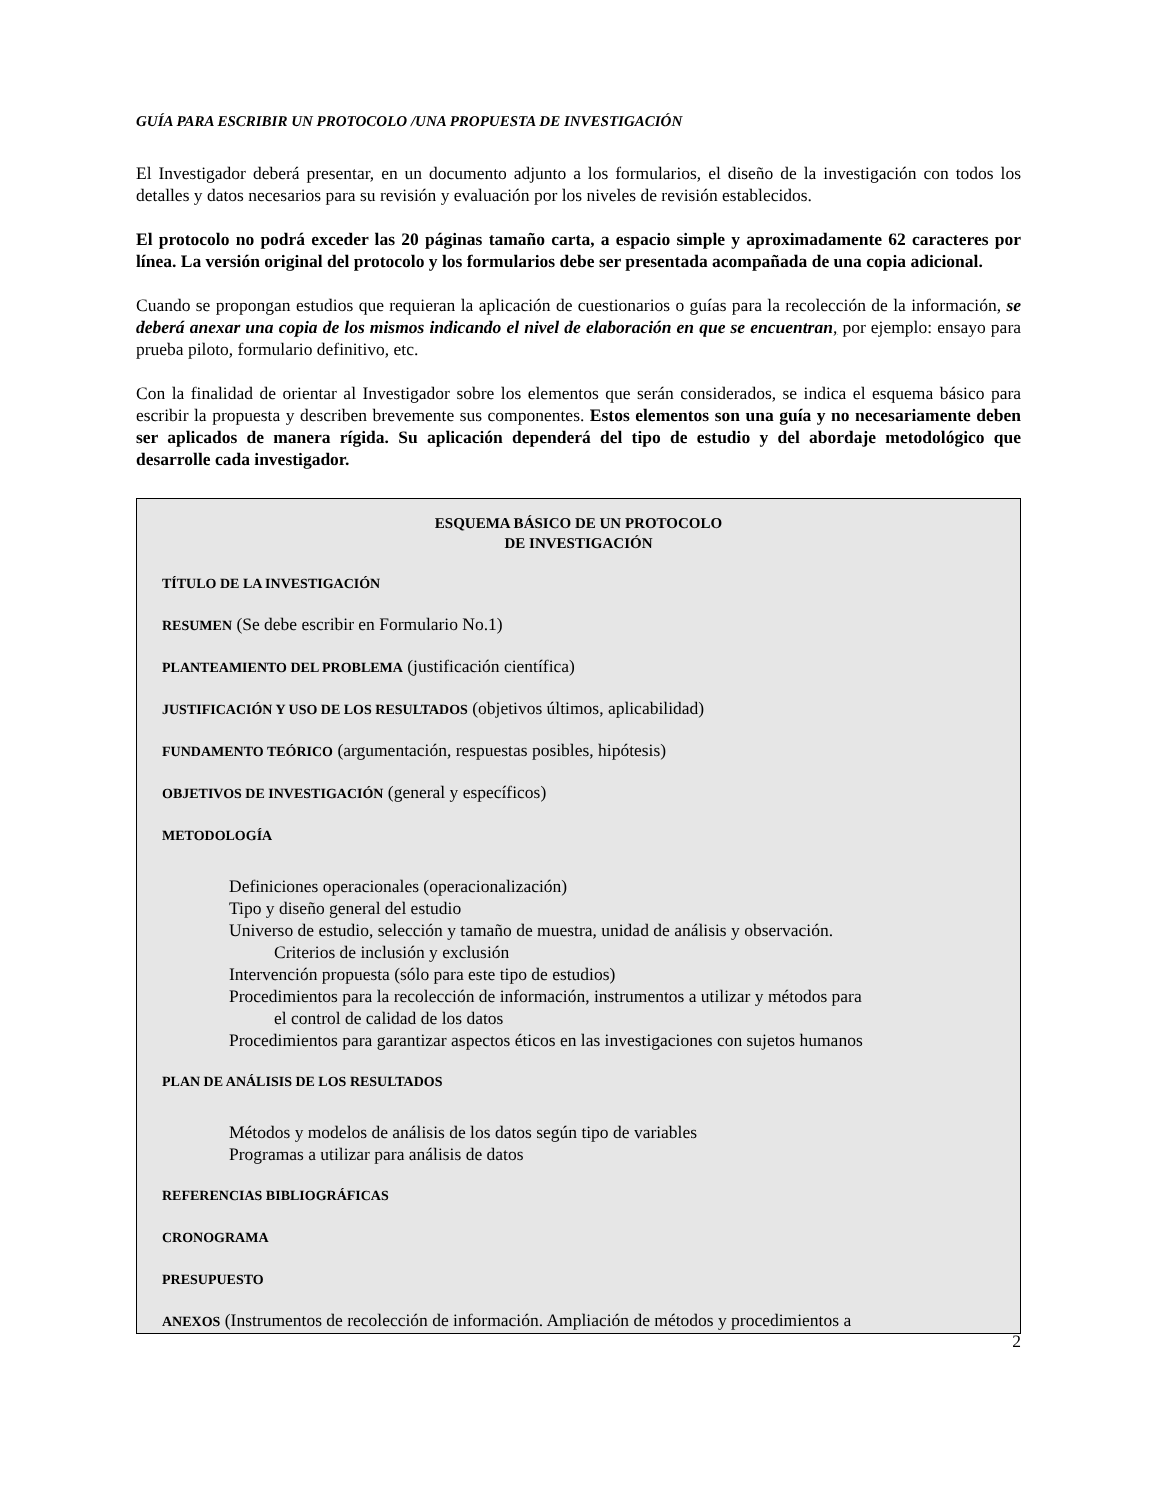GUÍA PARA ESCRIBIR UN PROTOCOLO /UNA PROPUESTA DE INVESTIGACIÓN
El Investigador deberá presentar, en un documento adjunto a los formularios, el diseño de la investigación con todos los detalles y datos necesarios para su revisión y evaluación por los niveles de revisión establecidos.
El protocolo no podrá exceder las 20 páginas tamaño carta, a espacio simple y aproximadamente 62 caracteres por línea. La versión original del protocolo y los formularios debe ser presentada acompañada de una copia adicional.
Cuando se propongan estudios que requieran la aplicación de cuestionarios o guías para la recolección de la información, se deberá anexar una copia de los mismos indicando el nivel de elaboración en que se encuentran, por ejemplo: ensayo para prueba piloto, formulario definitivo, etc.
Con la finalidad de orientar al Investigador sobre los elementos que serán considerados, se indica el esquema básico para escribir la propuesta y describen brevemente sus componentes. Estos elementos son una guía y no necesariamente deben ser aplicados de manera rígida. Su aplicación dependerá del tipo de estudio y del abordaje metodológico que desarrolle cada investigador.
ESQUEMA BÁSICO DE UN PROTOCOLO
DE INVESTIGACIÓN
TÍTULO DE LA INVESTIGACIÓN
RESUMEN (Se debe escribir en Formulario No.1)
PLANTEAMIENTO DEL PROBLEMA (justificación científica)
JUSTIFICACIÓN Y USO DE LOS RESULTADOS (objetivos últimos, aplicabilidad)
FUNDAMENTO TEÓRICO (argumentación, respuestas posibles, hipótesis)
OBJETIVOS DE INVESTIGACIÓN (general y específicos)
METODOLOGÍA
Definiciones operacionales (operacionalización)
Tipo y diseño general del estudio
Universo de estudio, selección y tamaño de muestra, unidad de análisis y observación.
Criterios de inclusión y exclusión
Intervención propuesta (sólo para este tipo de estudios)
Procedimientos para la recolección de información, instrumentos a utilizar y métodos para
el control de calidad de los datos
Procedimientos para garantizar aspectos éticos en las investigaciones con sujetos humanos
PLAN DE ANÁLISIS DE LOS RESULTADOS
Métodos y modelos de análisis de los datos según tipo de variables
Programas a utilizar para análisis de datos
REFERENCIAS BIBLIOGRÁFICAS
CRONOGRAMA
PRESUPUESTO
ANEXOS (Instrumentos de recolección de información. Ampliación de métodos y procedimientos a
2